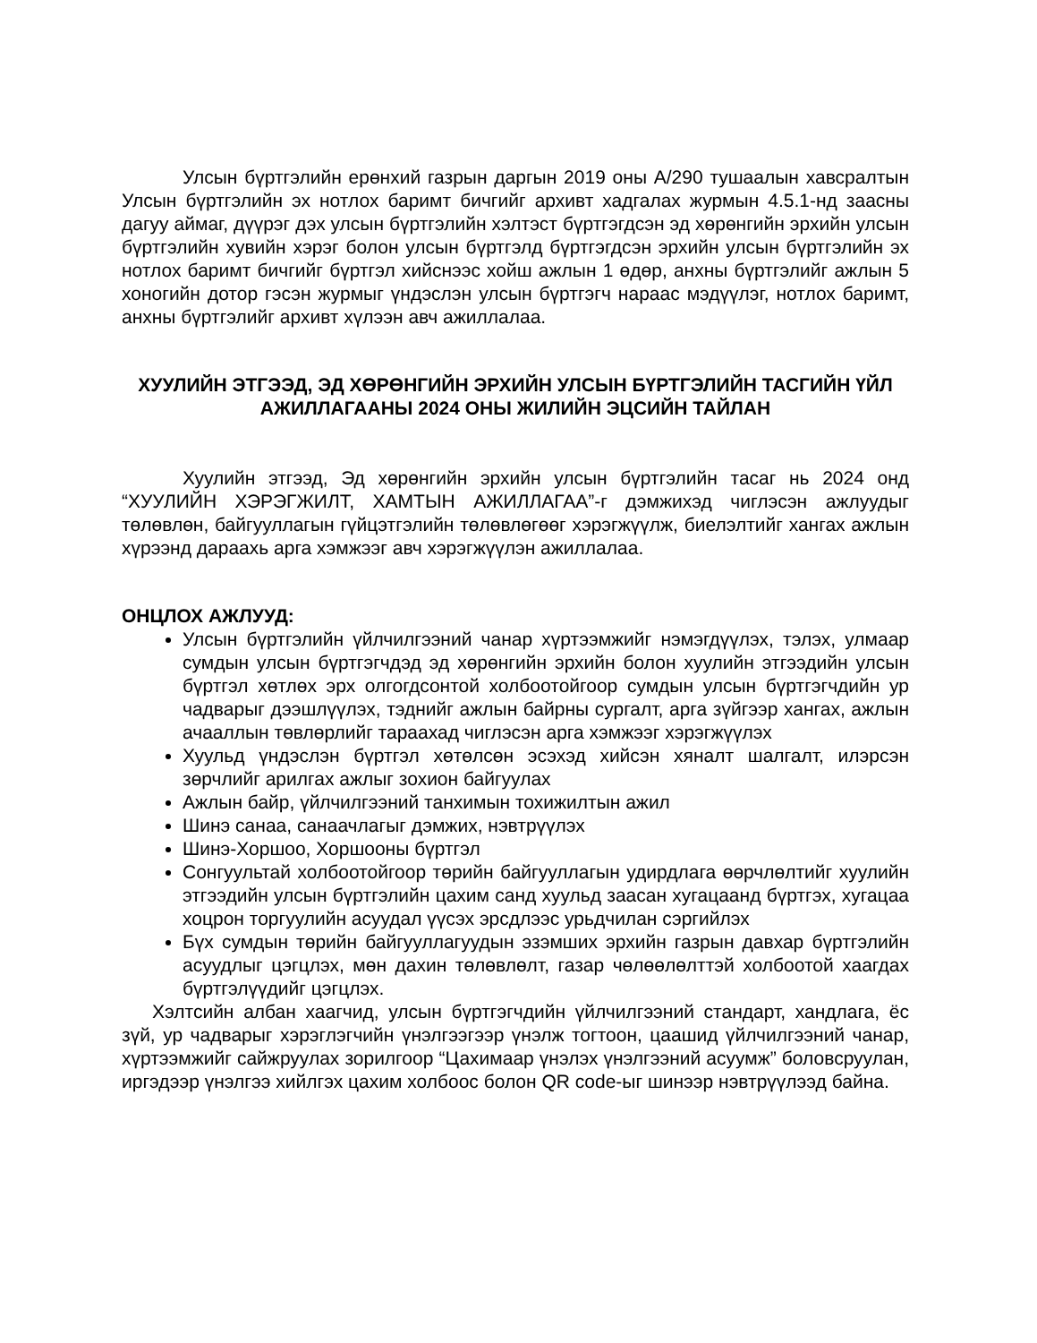Улсын бүртгэлийн ерөнхий газрын даргын 2019 оны А/290 тушаалын хавсралтын Улсын бүртгэлийн эх нотлох баримт бичгийг архивт хадгалах журмын 4.5.1-нд заасны дагуу аймаг, дүүрэг дэх улсын бүртгэлийн хэлтэст бүртгэгдсэн эд хөрөнгийн эрхийн улсын бүртгэлийн хувийн хэрэг болон улсын бүртгэлд бүртгэгдсэн эрхийн улсын бүртгэлийн эх нотлох баримт бичгийг бүртгэл хийснээс хойш ажлын 1 өдөр, анхны бүртгэлийг ажлын 5 хоногийн дотор гэсэн журмыг үндэслэн улсын бүртгэгч нараас мэдүүлэг, нотлох баримт, анхны бүртгэлийг архивт хүлээн авч ажиллалаа.
ХУУЛИЙН ЭТГЭЭД, ЭД ХӨРӨНГИЙН ЭРХИЙН УЛСЫН БҮРТГЭЛИЙН ТАСГИЙН ҮЙЛ АЖИЛЛАГААНЫ 2024 ОНЫ ЖИЛИЙН ЭЦСИЙН ТАЙЛАН
Хуулийн этгээд, Эд хөрөнгийн эрхийн улсын бүртгэлийн тасаг нь 2024 онд “ХУУЛИЙН ХЭРЭГЖИЛТ, ХАМТЫН АЖИЛЛАГАА”-г дэмжихэд чиглэсэн ажлуудыг төлөвлөн, байгууллагын гүйцэтгэлийн төлөвлөгөөг хэрэгжүүлж, биелэлтийг хангах ажлын хүрээнд дараахь арга хэмжээг авч хэрэгжүүлэн ажиллалаа.
ОНЦЛОХ АЖЛУУД:
Улсын бүртгэлийн үйлчилгээний чанар хүртээмжийг нэмэгдүүлэх, тэлэх, улмаар сумдын улсын бүртгэгчдэд эд хөрөнгийн эрхийн болон хуулийн этгээдийн улсын бүртгэл хөтлөх эрх олгогдсонтой холбоотойгоор сумдын улсын бүртгэгчдийн ур чадварыг дээшлүүлэх, тэднийг ажлын байрны сургалт, арга зүйгээр хангах, ажлын ачааллын төвлөрлийг тараахад чиглэсэн арга хэмжээг хэрэгжүүлэх
Хуульд үндэслэн бүртгэл хөтөлсөн эсэхэд хийсэн хяналт шалгалт, илэрсэн зөрчлийг арилгах ажлыг зохион байгуулах
Ажлын байр, үйлчилгээний танхимын тохижилтын ажил
Шинэ санаа, санаачлагыг дэмжих, нэвтрүүлэх
Шинэ-Хоршоо, Хоршооны бүртгэл
Сонгуультай холбоотойгоор төрийн байгууллагын удирдлага өөрчлөлтийг хуулийн этгээдийн улсын бүртгэлийн цахим санд хуульд заасан хугацаанд бүртгэх, хугацаа хоцрон торгуулийн асуудал үүсэх эрсдлээс урьдчилан сэргийлэх
Бүх сумдын төрийн байгууллагуудын эзэмших эрхийн газрын давхар бүртгэлийн асуудлыг цэгцлэх, мөн дахин төлөвлөлт, газар чөлөөлөлттэй холбоотой хаагдах бүртгэлүүдийг цэгцлэх.
Хэлтсийн албан хаагчид, улсын бүртгэгчдийн үйлчилгээний стандарт, хандлага, ёс зүй, ур чадварыг хэрэглэгчийн үнэлгээгээр үнэлж тогтоон, цаашид үйлчилгээний чанар, хүртээмжийг сайжруулах зорилгоор “Цахимаар үнэлэх үнэлгээний асуумж” боловсруулан, иргэдээр үнэлгээ хийлгэх цахим холбоос болон QR code-ыг шинээр нэвтрүүлээд байна.